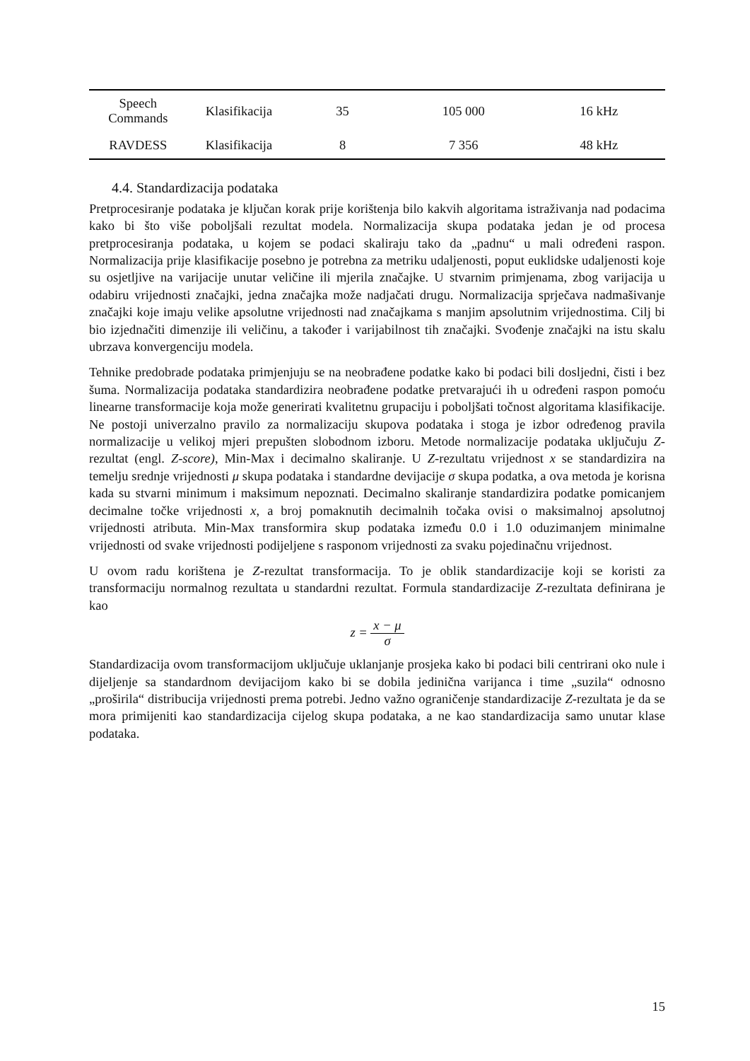| Speech Commands | Klasifikacija | 35 | 105 000 | 16 kHz |
| RAVDESS | Klasifikacija | 8 | 7 356 | 48 kHz |
4.4. Standardizacija podataka
Pretprocesiranje podataka je ključan korak prije korištenja bilo kakvih algoritama istraživanja nad podacima kako bi što više poboljšali rezultat modela. Normalizacija skupa podataka jedan je od procesa pretprocesiranja podataka, u kojem se podaci skaliraju tako da „padnu“ u mali određeni raspon. Normalizacija prije klasifikacije posebno je potrebna za metriku udaljenosti, poput euklidske udaljenosti koje su osjetljive na varijacije unutar veličine ili mjerila značajke. U stvarnim primjenama, zbog varijacija u odabiru vrijednosti značajki, jedna značajka može nadjačati drugu. Normalizacija sprječava nadmašivanje značajki koje imaju velike apsolutne vrijednosti nad značajkama s manjim apsolutnim vrijednostima. Cilj bi bio izjednačiti dimenzije ili veličinu, a također i varijabilnost tih značajki. Svođenje značajki na istu skalu ubrzava konvergenciju modela.
Tehnike predobrade podataka primjenjuju se na neobrađene podatke kako bi podaci bili dosljedni, čisti i bez šuma. Normalizacija podataka standardizira neobrađene podatke pretvarajući ih u određeni raspon pomoću linearne transformacije koja može generirati kvalitetnu grupaciju i poboljšati točnost algoritama klasifikacije. Ne postoji univerzalno pravilo za normalizaciju skupova podataka i stoga je izbor određenog pravila normalizacije u velikoj mjeri prepušten slobodnom izboru. Metode normalizacije podataka uključuju Z-rezultat (engl. Z-score), Min-Max i decimalno skaliranje. U Z-rezultatu vrijednost x se standardizira na temelju srednje vrijednosti μ skupa podataka i standardne devijacije σ skupa podatka, a ova metoda je korisna kada su stvarni minimum i maksimum nepoznati. Decimalno skaliranje standardizira podatke pomicanjem decimalne točke vrijednosti x, a broj pomaknutih decimalnih točaka ovisi o maksimalnoj apsolutnoj vrijednosti atributa. Min-Max transformira skup podataka između 0.0 i 1.0 oduzimanjem minimalne vrijednosti od svake vrijednosti podijeljene s rasponom vrijednosti za svaku pojedinačnu vrijednost.
U ovom radu korištena je Z-rezultat transformacija. To je oblik standardizacije koji se koristi za transformaciju normalnog rezultata u standardni rezultat. Formula standardizacije Z-rezultata definirana je kao
z = x − μ σ
Standardizacija ovom transformacijom uključuje uklanjanje prosjeka kako bi podaci bili centrirani oko nule i dijeljenje sa standardnom devijacijom kako bi se dobila jedinična varijanca i time „suzila“ odnosno „proširila“ distribucija vrijednosti prema potrebi. Jedno važno ograničenje standardizacije Z-rezultata je da se mora primijeniti kao standardizacija cijelog skupa podataka, a ne kao standardizacija samo unutar klase podataka.
15